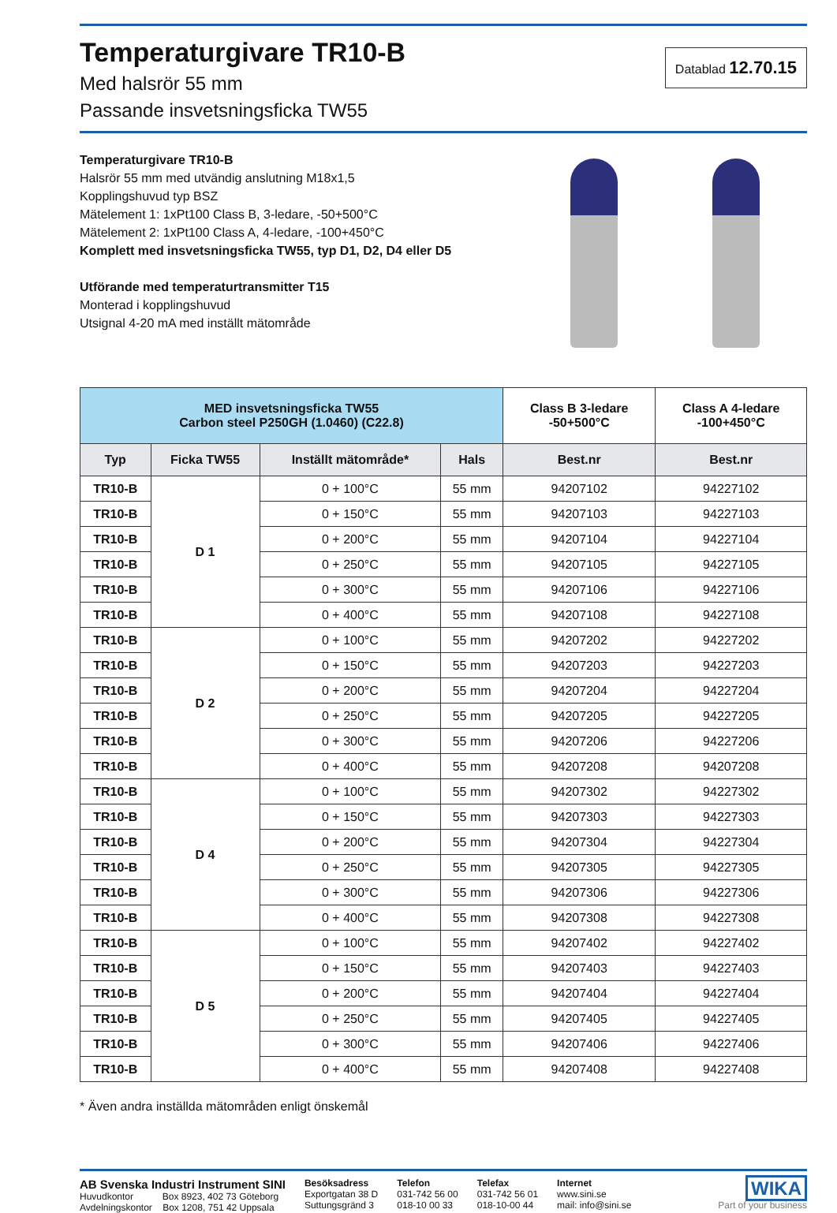Temperaturgivare TR10-B
Med halsrör 55 mm
Passande insvetsningsficka TW55
Datablad 12.70.15
Temperaturgivare TR10-B
Halsrör 55 mm med utvändig anslutning M18x1,5
Kopplingshuvud typ BSZ
Mätelement 1: 1xPt100 Class B, 3-ledare, -50+500°C
Mätelement 2: 1xPt100 Class A, 4-ledare, -100+450°C
Komplett med insvetsningsficka TW55, typ D1, D2, D4 eller D5
Utförande med temperaturtransmitter T15
Monterad i kopplingshuvud
Utsignal 4-20 mA med inställt mätområde
| MED insvetsningsficka TW55 Carbon steel P250GH (1.0460) (C22.8) | | | | Class B 3-ledare -50+500°C | Class A 4-ledare -100+450°C |
| Typ | Ficka TW55 | Inställt mätområde* | Hals | Best.nr | Best.nr |
| TR10-B | D 1 | 0 + 100°C | 55 mm | 94207102 | 94227102 |
| TR10-B | | 0 + 150°C | 55 mm | 94207103 | 94227103 |
| TR10-B | | 0 + 200°C | 55 mm | 94207104 | 94227104 |
| TR10-B | | 0 + 250°C | 55 mm | 94207105 | 94227105 |
| TR10-B | | 0 + 300°C | 55 mm | 94207106 | 94227106 |
| TR10-B | | 0 + 400°C | 55 mm | 94207108 | 94227108 |
| TR10-B | D 2 | 0 + 100°C | 55 mm | 94207202 | 94227202 |
| TR10-B | | 0 + 150°C | 55 mm | 94207203 | 94227203 |
| TR10-B | | 0 + 200°C | 55 mm | 94207204 | 94227204 |
| TR10-B | | 0 + 250°C | 55 mm | 94207205 | 94227205 |
| TR10-B | | 0 + 300°C | 55 mm | 94207206 | 94227206 |
| TR10-B | | 0 + 400°C | 55 mm | 94207208 | 94207208 |
| TR10-B | D 4 | 0 + 100°C | 55 mm | 94207302 | 94227302 |
| TR10-B | | 0 + 150°C | 55 mm | 94207303 | 94227303 |
| TR10-B | | 0 + 200°C | 55 mm | 94207304 | 94227304 |
| TR10-B | | 0 + 250°C | 55 mm | 94207305 | 94227305 |
| TR10-B | | 0 + 300°C | 55 mm | 94207306 | 94227306 |
| TR10-B | | 0 + 400°C | 55 mm | 94207308 | 94227308 |
| TR10-B | D 5 | 0 + 100°C | 55 mm | 94207402 | 94227402 |
| TR10-B | | 0 + 150°C | 55 mm | 94207403 | 94227403 |
| TR10-B | | 0 + 200°C | 55 mm | 94207404 | 94227404 |
| TR10-B | | 0 + 250°C | 55 mm | 94207405 | 94227405 |
| TR10-B | | 0 + 300°C | 55 mm | 94207406 | 94227406 |
| TR10-B | | 0 + 400°C | 55 mm | 94207408 | 94227408 |
* Även andra inställda mätområden enligt önskemål
AB Svenska Industri Instrument SINI
Huvudkontor Box 8923, 402 73 Göteborg
Avdelningskontor Box 1208, 751 42 Uppsala
Besöksadress
Exportgatan 38 D
Suttungsgränd 3
Telefon
031-742 56 00
018-10 00 33
Telefax
031-742 56 01
018-10-00 44
Internet
www.sini.se
mail: info@sini.se
WIKA
Part of your business